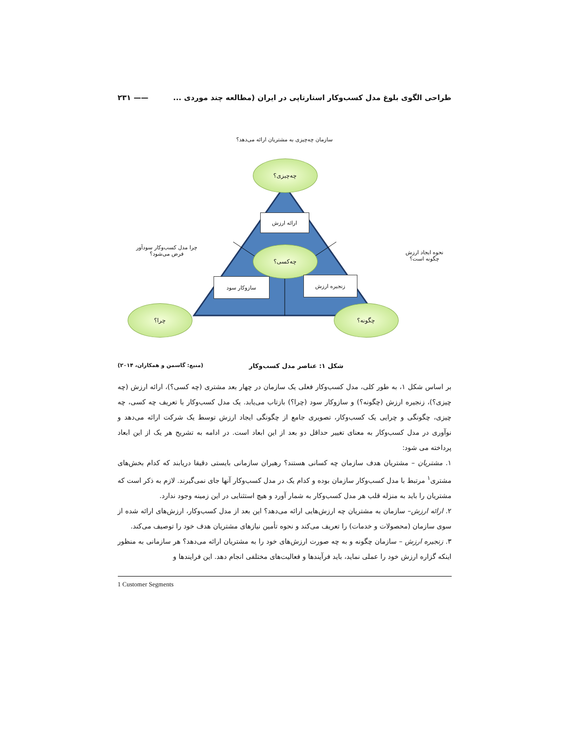طراحی الگوی بلوغ مدل کسب‌وکار استارتاپی در ایران (مطالعه چند موردی ... —— ۲۳۱
سازمان چه‌چیزی به مشتریان ارائه می‌دهد؟
چه‌چیزی؟
ارائه ارزش
نحوه ایجاد ارزش
چگونه است؟
چه‌کسی؟
چرا مدل کسب‌وکار سودآور
فرض می‌شود؟
سازوکار سود زنجیره ارزش
چرا؟ چگونه؟
شکل ۱: عناصر مدل کسب‌وکار (منبع: گاسمن و همکاران، ۲۰۱۴)
بر اساس شکل ۱، به طور کلی، مدل کسب‌وکار فعلی یک سازمان در چهار بعد مشتری (چه کسی؟)، ارائه ارزش (چه چیزی؟)، زنجیره ارزش (چگونه؟) و سازوکار سود (چرا؟) بازتاب می‌یابد. یک مدل کسب‌وکار با تعریف چه کسی، چه چیزی، چگونگی و چرایی یک کسب‌وکار، تصویری جامع از چگونگی ایجاد ارزش توسط یک شرکت ارائه می‌دهد و نوآوری در مدل کسب‌وکار به معنای تغییر حداقل دو بعد از این ابعاد است. در ادامه به تشریح هر یک از این ابعاد پرداخته می شود:
۱. مشتریان – مشتریان هدف سازمان چه کسانی هستند؟ رهبران سازمانی بایستی دقیقا دریابند که کدام بخش‌های مشتری<sup>۱</sup> مرتبط با مدل کسب‌وکار سازمان بوده و کدام یک در مدل کسب‌وکار آنها جای نمی‌گیرند. لازم به ذکر است که مشتریان را باید به منزله قلب هر مدل کسب‌وکار به شمار آورد و هیچ استثنایی در این زمینه وجود ندارد.
۲. ارائه ارزش– سازمان به مشتریان چه ارزش‌هایی ارائه می‌دهد؟ این بعد از مدل کسب‌وکار، ارزش‌های ارائه شده از سوی سازمان (محصولات و خدمات) را تعریف می‌کند و نحوه تأمین نیازهای مشتریان هدف خود را توصیف می‌کند.
۳. زنجیره ارزش – سازمان چگونه و به چه صورت ارزش‌های خود را به مشتریان ارائه می‌دهد؟ هر سازمانی به منظور اینکه گزاره ارزش خود را عملی نماید، باید فرآیندها و فعالیت‌های مختلفی انجام دهد. این فرایندها و
1 Customer Segments